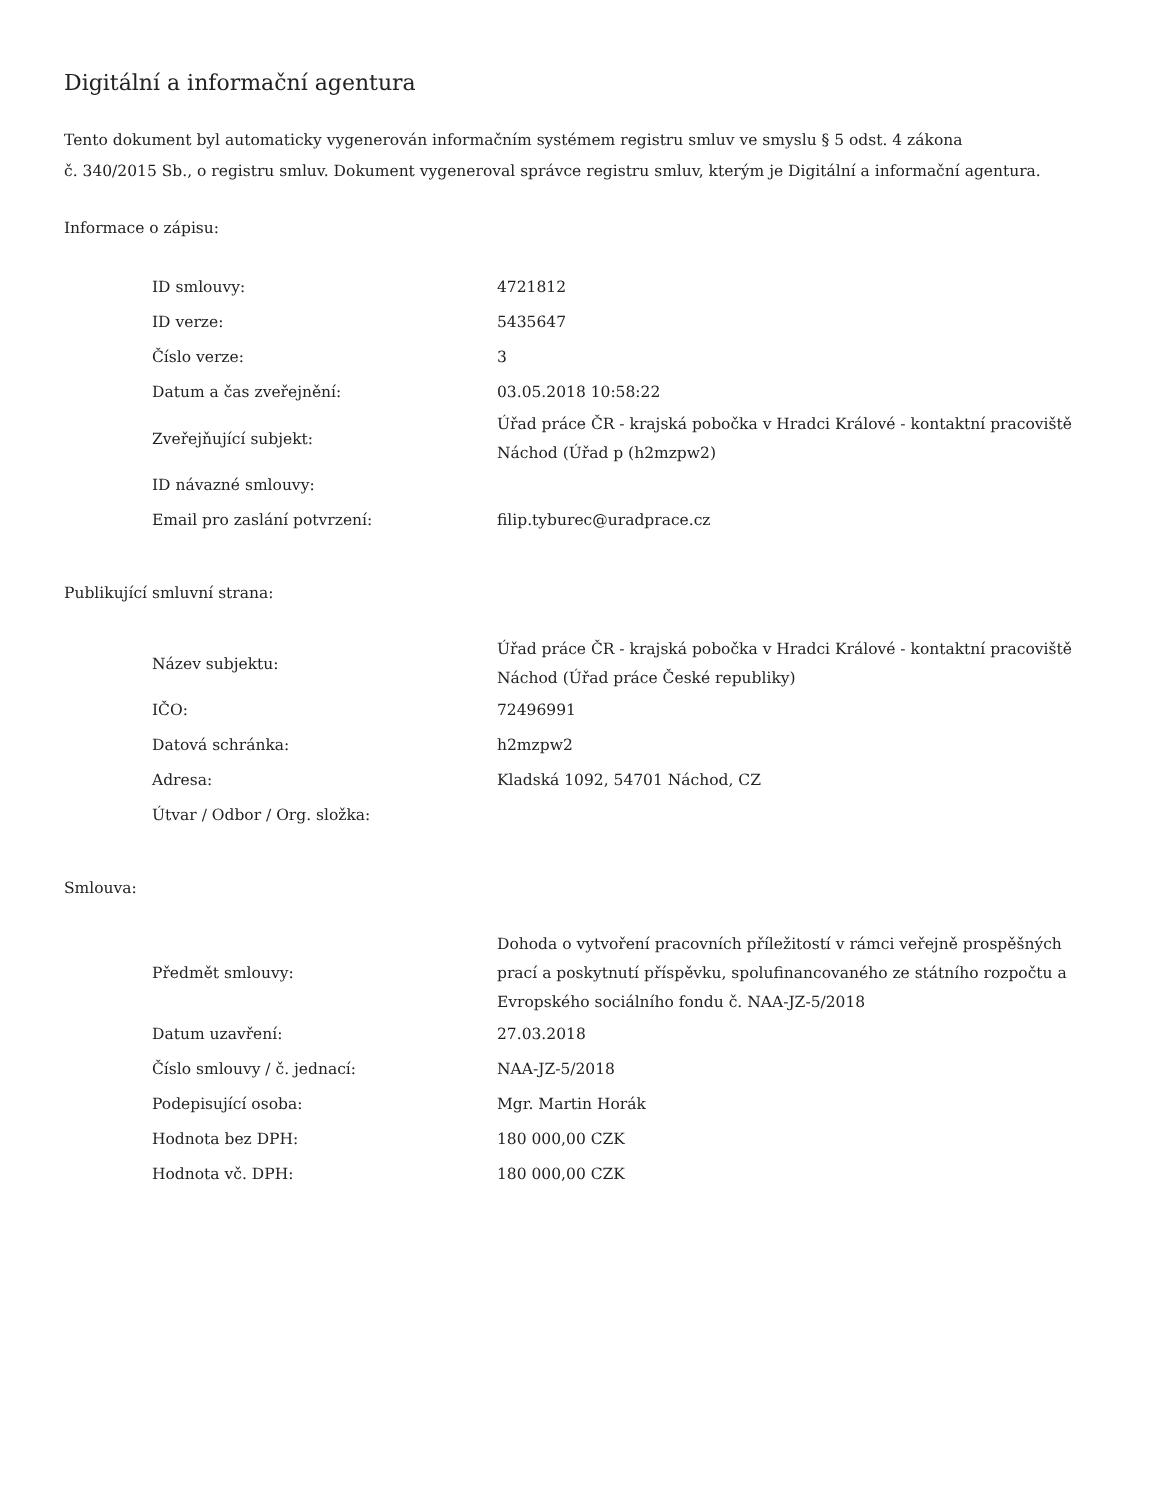Digitální a informační agentura
Tento dokument byl automaticky vygenerován informačním systémem registru smluv ve smyslu § 5 odst. 4 zákona
č. 340/2015 Sb., o registru smluv. Dokument vygeneroval správce registru smluv, kterým je Digitální a informační agentura.
Informace o zápisu:
| ID smlouvy: | 4721812 |
| ID verze: | 5435647 |
| Číslo verze: | 3 |
| Datum a čas zveřejnění: | 03.05.2018 10:58:22 |
| Zveřejňující subjekt: | Úřad práce ČR - krajská pobočka v Hradci Králové - kontaktní pracoviště Náchod (Úřad p (h2mzpw2) |
| ID návazné smlouvy: | |
| Email pro zaslání potvrzení: | filip.tyburec@uradprace.cz |
Publikující smluvní strana:
| Název subjektu: | Úřad práce ČR - krajská pobočka v Hradci Králové - kontaktní pracoviště Náchod (Úřad práce České republiky) |
| IČO: | 72496991 |
| Datová schránka: | h2mzpw2 |
| Adresa: | Kladská 1092, 54701 Náchod, CZ |
| Útvar / Odbor / Org. složka: | |
Smlouva:
| Předmět smlouvy: | Dohoda o vytvoření pracovních příležitostí v rámci veřejně prospěšných prací a poskytnutí příspěvku, spolufinancovaného ze státního rozpočtu a Evropského sociálního fondu č. NAA-JZ-5/2018 |
| Datum uzavření: | 27.03.2018 |
| Číslo smlouvy / č. jednací: | NAA-JZ-5/2018 |
| Podepisující osoba: | Mgr. Martin Horák |
| Hodnota bez DPH: | 180 000,00 CZK |
| Hodnota vč. DPH: | 180 000,00 CZK |